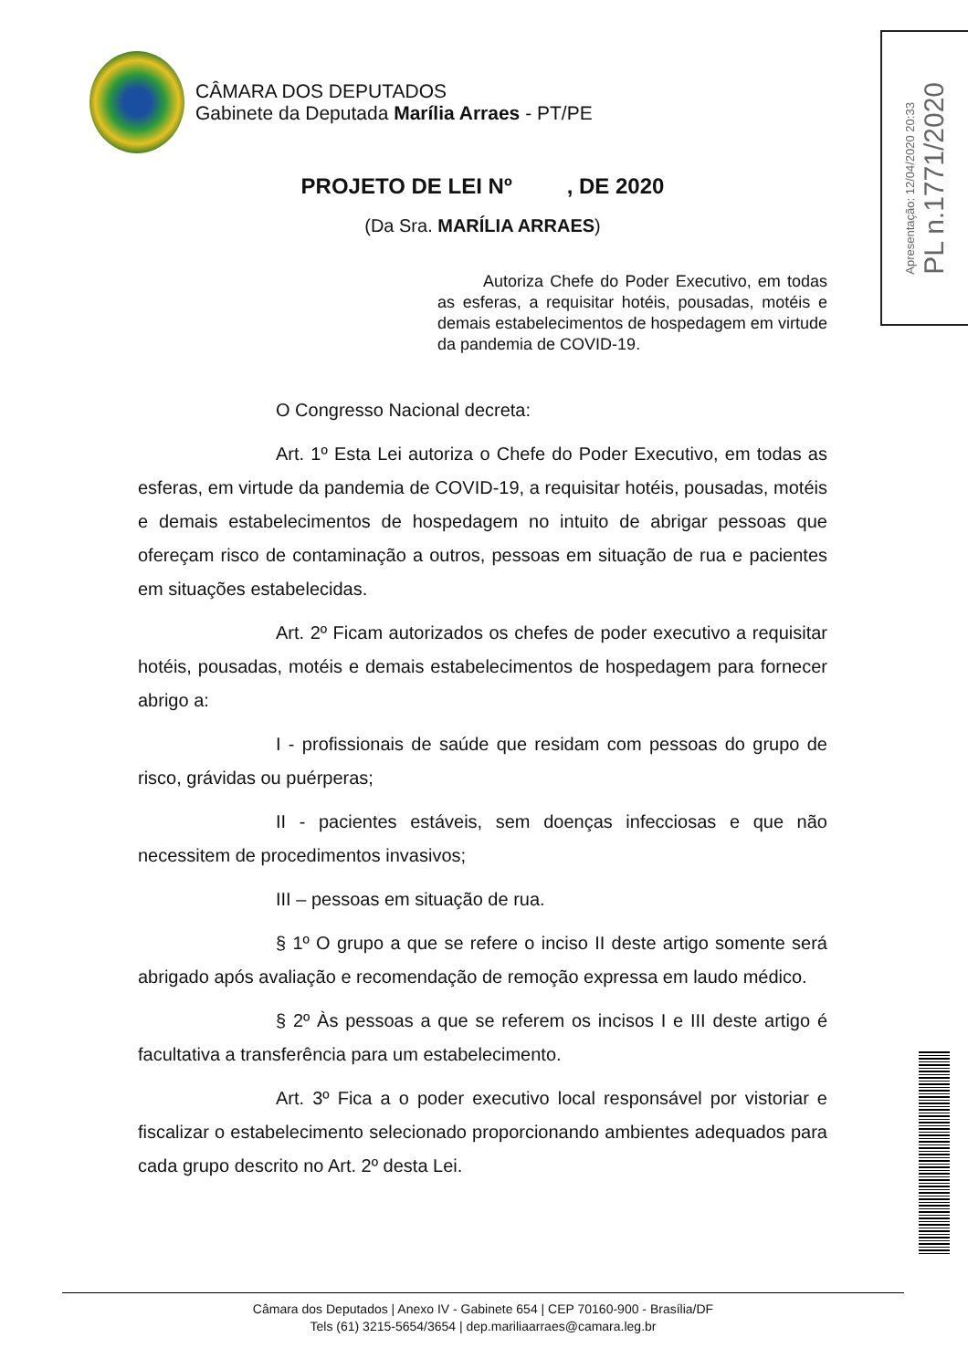CÂMARA DOS DEPUTADOS
Gabinete da Deputada Marília Arraes - PT/PE
Apresentação: 12/04/2020 20:33
PL n.1771/2020
PROJETO DE LEI Nº , DE 2020
(Da Sra. MARÍLIA ARRAES)
Autoriza Chefe do Poder Executivo, em todas as esferas, a requisitar hotéis, pousadas, motéis e demais estabelecimentos de hospedagem em virtude da pandemia de COVID-19.
O Congresso Nacional decreta:
Art. 1º Esta Lei autoriza o Chefe do Poder Executivo, em todas as esferas, em virtude da pandemia de COVID-19, a requisitar hotéis, pousadas, motéis e demais estabelecimentos de hospedagem no intuito de abrigar pessoas que ofereçam risco de contaminação a outros, pessoas em situação de rua e pacientes em situações estabelecidas.
Art. 2º Ficam autorizados os chefes de poder executivo a requisitar hotéis, pousadas, motéis e demais estabelecimentos de hospedagem para fornecer abrigo a:
I - profissionais de saúde que residam com pessoas do grupo de risco, grávidas ou puérperas;
II - pacientes estáveis, sem doenças infecciosas e que não necessitem de procedimentos invasivos;
III – pessoas em situação de rua.
§ 1º O grupo a que se refere o inciso II deste artigo somente será abrigado após avaliação e recomendação de remoção expressa em laudo médico.
§ 2º Às pessoas a que se referem os incisos I e III deste artigo é facultativa a transferência para um estabelecimento.
Art. 3º Fica a o poder executivo local responsável por vistoriar e fiscalizar o estabelecimento selecionado proporcionando ambientes adequados para cada grupo descrito no Art. 2º desta Lei.
Câmara dos Deputados | Anexo IV - Gabinete 654 | CEP 70160-900 - Brasília/DF
Tels (61) 3215-5654/3654 | dep.mariliaarraes@camara.leg.br